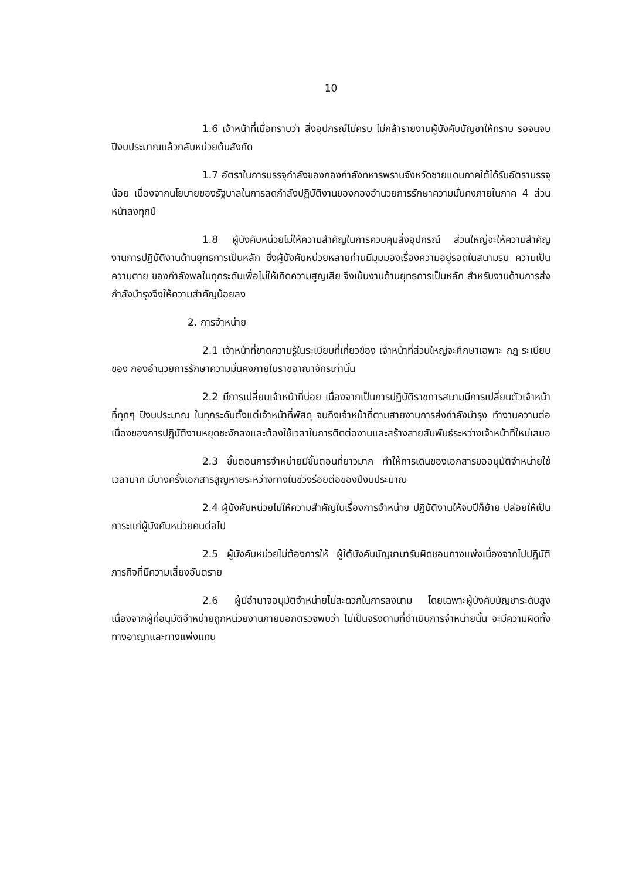10
1.6 เจ้าหน้าที่เมื่อทราบว่า สิ่งอุปกรณ์ไม่ครบ ไม่กล้ารายงานผู้บังคับบัญชาให้ทราบ รอจนจบปีงบประมาณแล้วกลับหน่วยต้นสังกัด
1.7 อัตราในการบรรจุกำลังของกองกำลังทหารพรานจังหวัดชายแดนภาคใต้ได้รับอัตราบรรจุน้อย เนื่องจากนโยบายของรัฐบาลในการลดกำลังปฏิบัติงานของกองอำนวยการรักษาความมั่นคงภายในภาค 4 ส่วนหน้าลงทุกปี
1.8 ผู้บังคับหน่วยไม่ให้ความสำคัญในการควบคุมสิ่งอุปกรณ์ ส่วนใหญ่จะให้ความสำคัญงานการปฏิบัติงานด้านยุทธการเป็นหลัก ซึ่งผู้บังคับหน่วยหลายท่านมีมุมมองเรื่องความอยู่รอดในสนามรบ ความเป็น ความตาย ของกำลังพลในทุกระดับเพื่อไม่ให้เกิดความสูญเสีย จึงเน้นงานด้านยุทธการเป็นหลัก สำหรับงานด้านการส่งกำลังบำรุงจึงให้ความสำคัญน้อยลง
2. การจำหน่าย
2.1 เจ้าหน้าที่ขาดความรู้ในระเบียบที่เกี่ยวข้อง เจ้าหน้าที่ส่วนใหญ่จะศึกษาเฉพาะ กฎ ระเบียบ ของ กองอำนวยการรักษาความมั่นคงภายในราชอาณาจักรเท่านั้น
2.2 มีการเปลี่ยนเจ้าหน้าที่บ่อย เนื่องจากเป็นการปฏิบัติราชการสนามมีการเปลี่ยนตัวเจ้าหน้าที่ทุกๆ ปีงบประมาณ ในทุกระดับตั้งแต่เจ้าหน้าที่พัสดุ จนถึงเจ้าหน้าที่ตามสายงานการส่งกำลังบำรุง ทำงานความต่อเนื่องของการปฏิบัติงานหยุดชะงักลงและต้องใช้เวลาในการติดต่องานและสร้างสายสัมพันธ์ระหว่างเจ้าหน้าที่ใหม่เสมอ
2.3 ขั้นตอนการจำหน่ายมีขั้นตอนที่ยาวมาก ทำให้การเดินของเอกสารขออนุมัติจำหน่ายใช้เวลามาก มีบางครั้งเอกสารสูญหายระหว่างทางในช่วงร่อยต่อของปีงบประมาณ
2.4 ผู้บังคับหน่วยไม่ให้ความสำคัญในเรื่องการจำหน่าย ปฏิบัติงานให้จบปีก็ย้าย ปล่อยให้เป็นภาระแก่ผู้บังคับหน่วยคนต่อไป
2.5 ผู้บังคับหน่วยไม่ต้องการให้ ผู้ใต้บังคับบัญชามารับผิดชอบทางแพ่งเนื่องจากไปปฏิบัติภารกิจที่มีความเสี่ยงอันตราย
2.6 ผู้มีอำนาจอนุมัติจำหน่ายไม่สะดวกในการลงนาม โดยเฉพาะผู้บังคับบัญชาระดับสูง เนื่องจากผู้ที่อนุมัติจำหน่ายถูกหน่วยงานภายนอกตรวจพบว่า ไม่เป็นจริงตามที่ดำเนินการจำหน่ายนั้น จะมีความผิดทั้งทางอาญาและทางแพ่งแทน